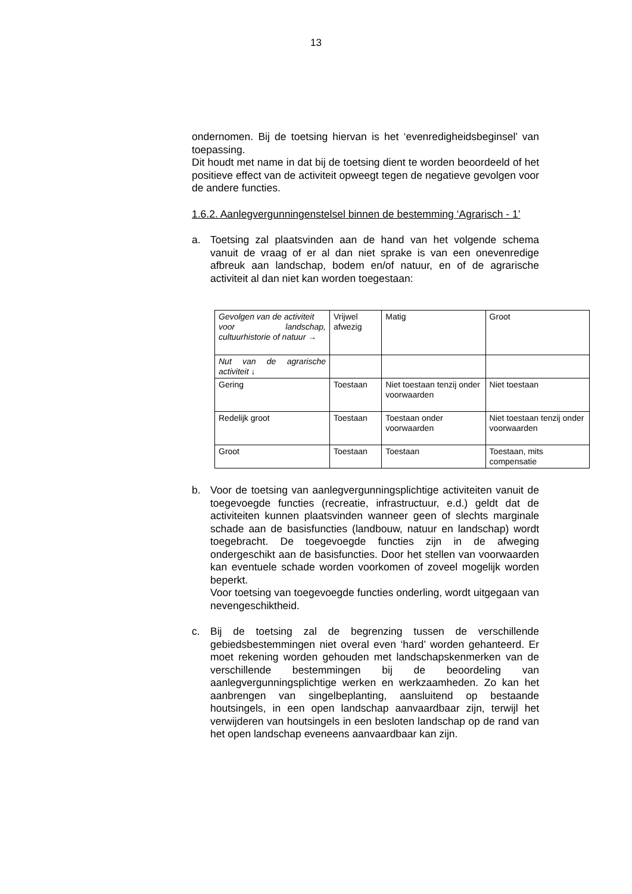13
ondernomen. Bij de toetsing hiervan is het ‘evenredigheidsbeginsel’ van toepassing.
Dit houdt met name in dat bij de toetsing dient te worden beoordeeld of het positieve effect van de activiteit opweegt tegen de negatieve gevolgen voor de andere functies.
1.6.2. Aanlegvergunningenstelsel binnen de bestemming ‘Agrarisch - 1’
a. Toetsing zal plaatsvinden aan de hand van het volgende schema vanuit de vraag of er al dan niet sprake is van een onevenredige afbreuk aan landschap, bodem en/of natuur, en of de agrarische activiteit al dan niet kan worden toegestaan:
| Gevolgen van de activiteit voor landschap, cultuurhistorie of natuur → | Vrijwel afwezig | Matig | Groot |
| Nut van de agrarische activiteit ↓ | | | |
| Gering | Toestaan | Niet toestaan tenzij onder voorwaarden | Niet toestaan |
| Redelijk groot | Toestaan | Toestaan onder voorwaarden | Niet toestaan tenzij onder voorwaarden |
| Groot | Toestaan | Toestaan | Toestaan, mits compensatie |
b. Voor de toetsing van aanlegvergunningsplichtige activiteiten vanuit de toegevoegde functies (recreatie, infrastructuur, e.d.) geldt dat de activiteiten kunnen plaatsvinden wanneer geen of slechts marginale schade aan de basisfuncties (landbouw, natuur en landschap) wordt toegebracht. De toegevoegde functies zijn in de afweging ondergeschikt aan de basisfuncties. Door het stellen van voorwaarden kan eventuele schade worden voorkomen of zoveel mogelijk worden beperkt.
Voor toetsing van toegevoegde functies onderling, wordt uitgegaan van nevengeschiktheid.
c. Bij de toetsing zal de begrenzing tussen de verschillende gebiedsbestemmingen niet overal even ‘hard’ worden gehanteerd. Er moet rekening worden gehouden met landschapskenmerken van de verschillende bestemmingen bij de beoordeling van aanlegvergunningsplichtige werken en werkzaamheden. Zo kan het aanbrengen van singelbeplanting, aansluitend op bestaande houtsingels, in een open landschap aanvaardbaar zijn, terwijl het verwijderen van houtsingels in een besloten landschap op de rand van het open landschap eveneens aanvaardbaar kan zijn.